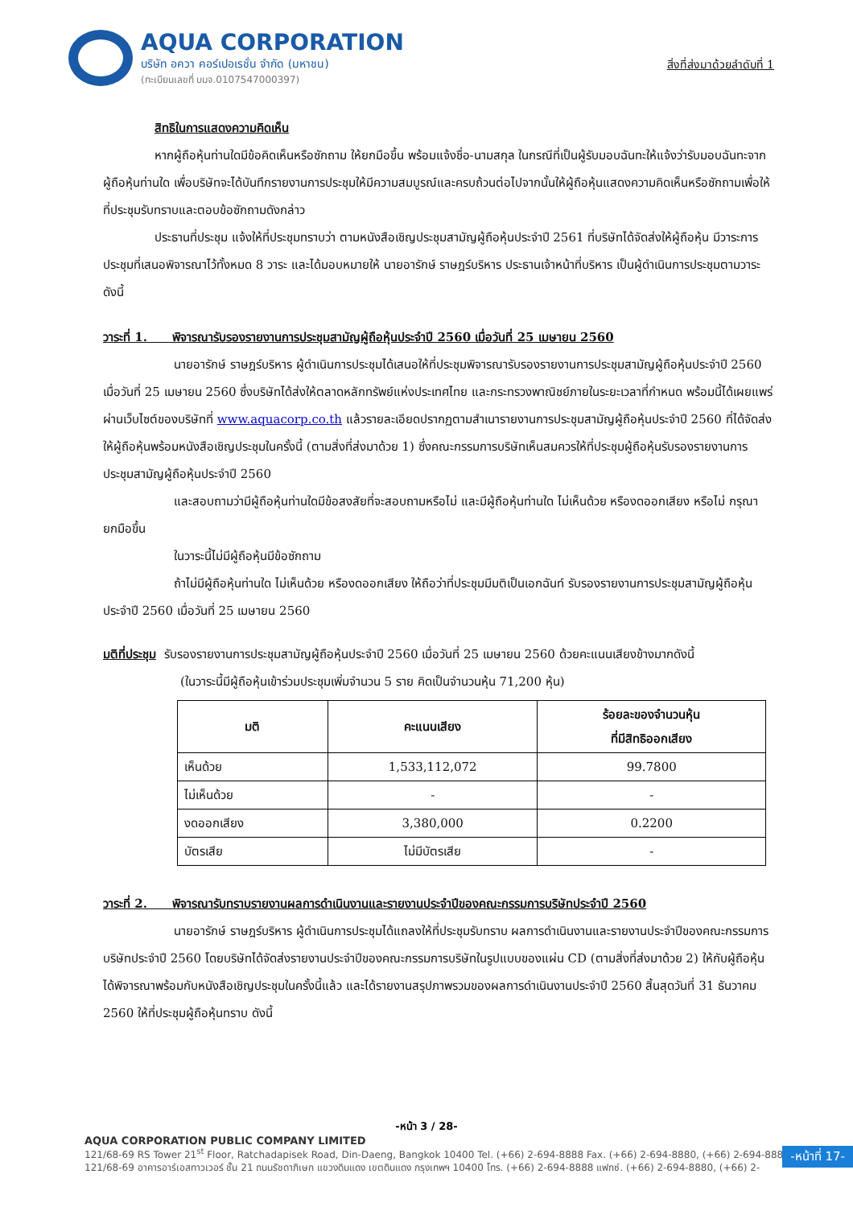AQUA CORPORATION
บริษัท อควา คอร์เปอเรชั่น จำกัด (มหาชน)
(ทะเบียนเลขที่ บมจ.0107547000397)
สิ่งที่ส่งมาด้วยลำดับที่ 1
สิทธิในการแสดงความคิดเห็น
หากผู้ถือหุ้นท่านใดมีข้อคิดเห็นหรือซักถาม ให้ยกมือขึ้น พร้อมแจ้งชื่อ-นามสกุล ในกรณีที่เป็นผู้รับมอบฉันทะให้แจ้งว่ารับมอบฉันทะจากผู้ถือหุ้นท่านใด เพื่อบริษัทจะได้บันทึกรายงานการประชุมให้มีความสมบูรณ์และครบถ้วนต่อไปจากนั้นให้ผู้ถือหุ้นแสดงความคิดเห็นหรือซักถามเพื่อให้ที่ประชุมรับทราบและตอบข้อซักถามดังกล่าว
ประธานที่ประชุม แจ้งให้ที่ประชุมทราบว่า ตามหนังสือเชิญประชุมสามัญผู้ถือหุ้นประจำปี 2561 ที่บริษัทได้จัดส่งให้ผู้ถือหุ้น มีวาระการประชุมที่เสนอพิจารณาไว้ทั้งหมด 8 วาระ และได้มอบหมายให้ นายอารักษ์ ราษฎร์บริหาร ประธานเจ้าหน้าที่บริหาร เป็นผู้ดำเนินการประชุมตามวาระดังนี้
วาระที่ 1. พิจารณารับรองรายงานการประชุมสามัญผู้ถือหุ้นประจำปี 2560 เมื่อวันที่ 25 เมษายน 2560
นายอารักษ์ ราษฎร์บริหาร ผู้ดำเนินการประชุมได้เสนอให้ที่ประชุมพิจารณารับรองรายงานการประชุมสามัญผู้ถือหุ้นประจำปี 2560 เมื่อวันที่ 25 เมษายน 2560 ซึ่งบริษัทได้ส่งให้ตลาดหลักทรัพย์แห่งประเทศไทย และกระทรวงพาณิชย์ภายในระยะเวลาที่กำหนด พร้อมนี้ได้เผยแพร่ผ่านเว็บไซต์ของบริษัทที่ www.aquacorp.co.th แล้วรายละเอียดปรากฏตามสำเนารายงานการประชุมสามัญผู้ถือหุ้นประจำปี 2560 ที่ได้จัดส่งให้ผู้ถือหุ้นพร้อมหนังสือเชิญประชุมในครั้งนี้ (ตามสิ่งที่ส่งมาด้วย 1) ซึ่งคณะกรรมการบริษัทเห็นสมควรให้ที่ประชุมผู้ถือหุ้นรับรองรายงานการประชุมสามัญผู้ถือหุ้นประจำปี 2560
และสอบถามว่ามีผู้ถือหุ้นท่านใดมีข้อสงสัยที่จะสอบถามหรือไม่ และมีผู้ถือหุ้นท่านใด ไม่เห็นด้วย หรืองดออกเสียง หรือไม่ กรุณายกมือขึ้น
ในวาระนี้ไม่มีผู้ถือหุ้นมีข้อซักถาม
ถ้าไม่มีผู้ถือหุ้นท่านใด ไม่เห็นด้วย หรืองดออกเสียง ให้ถือว่าที่ประชุมมีมติเป็นเอกฉันท์ รับรองรายงานการประชุมสามัญผู้ถือหุ้นประจำปี 2560 เมื่อวันที่ 25 เมษายน 2560
มติที่ประชุม รับรองรายงานการประชุมสามัญผู้ถือหุ้นประจำปี 2560 เมื่อวันที่ 25 เมษายน 2560 ด้วยคะแนนเสียงข้างมากดังนี้
(ในวาระนี้มีผู้ถือหุ้นเข้าร่วมประชุมเพิ่มจำนวน 5 ราย คิดเป็นจำนวนหุ้น 71,200 หุ้น)
| มติ | คะแนนเสียง | ร้อยละของจำนวนหุ้น ที่มีสิทธิออกเสียง |
| --- | --- | --- |
| เห็นด้วย | 1,533,112,072 | 99.7800 |
| ไม่เห็นด้วย | - | - |
| งดออกเสียง | 3,380,000 | 0.2200 |
| บัตรเสีย | ไม่มีบัตรเสีย | - |
วาระที่ 2. พิจารณารับทราบรายงานผลการดำเนินงานและรายงานประจำปีของคณะกรรมการบริษัทประจำปี 2560
นายอารักษ์ ราษฎร์บริหาร ผู้ดำเนินการประชุมได้แถลงให้ที่ประชุมรับทราบ ผลการดำเนินงานและรายงานประจำปีของคณะกรรมการบริษัทประจำปี 2560 โดยบริษัทได้จัดส่งรายงานประจำปีของคณะกรรมการบริษัทในรูปแบบของแผ่น CD (ตามสิ่งที่ส่งมาด้วย 2) ให้กับผู้ถือหุ้นได้พิจารณาพร้อมกับหนังสือเชิญประชุมในครั้งนี้แล้ว และได้รายงานสรุปภาพรวมของผลการดำเนินงานประจำปี 2560 สิ้นสุดวันที่ 31 ธันวาคม 2560 ให้ที่ประชุมผู้ถือหุ้นทราบ ดังนี้
-หน้า 3 / 28-
AQUA CORPORATION PUBLIC COMPANY LIMITED
121/68-69 RS Tower 21<sup>st</sup> Floor, Ratchadapisek Road, Din-Daeng, Bangkok 10400 Tel. (+66) 2-694-8888 Fax. (+66) 2-694-8880, (+66) 2-694-8889
121/68-69 อาคารอาร์เอสทาวเวอร์ ชั้น 21 ถนนรัชดาภิเษก แขวงดินแดง เขตดินแดง กรุงเทพฯ 10400 โทร. (+66) 2-694-8888 แฟกซ์. (+66) 2-694-8880, (+66) 2-
-หน้าที่ 17-